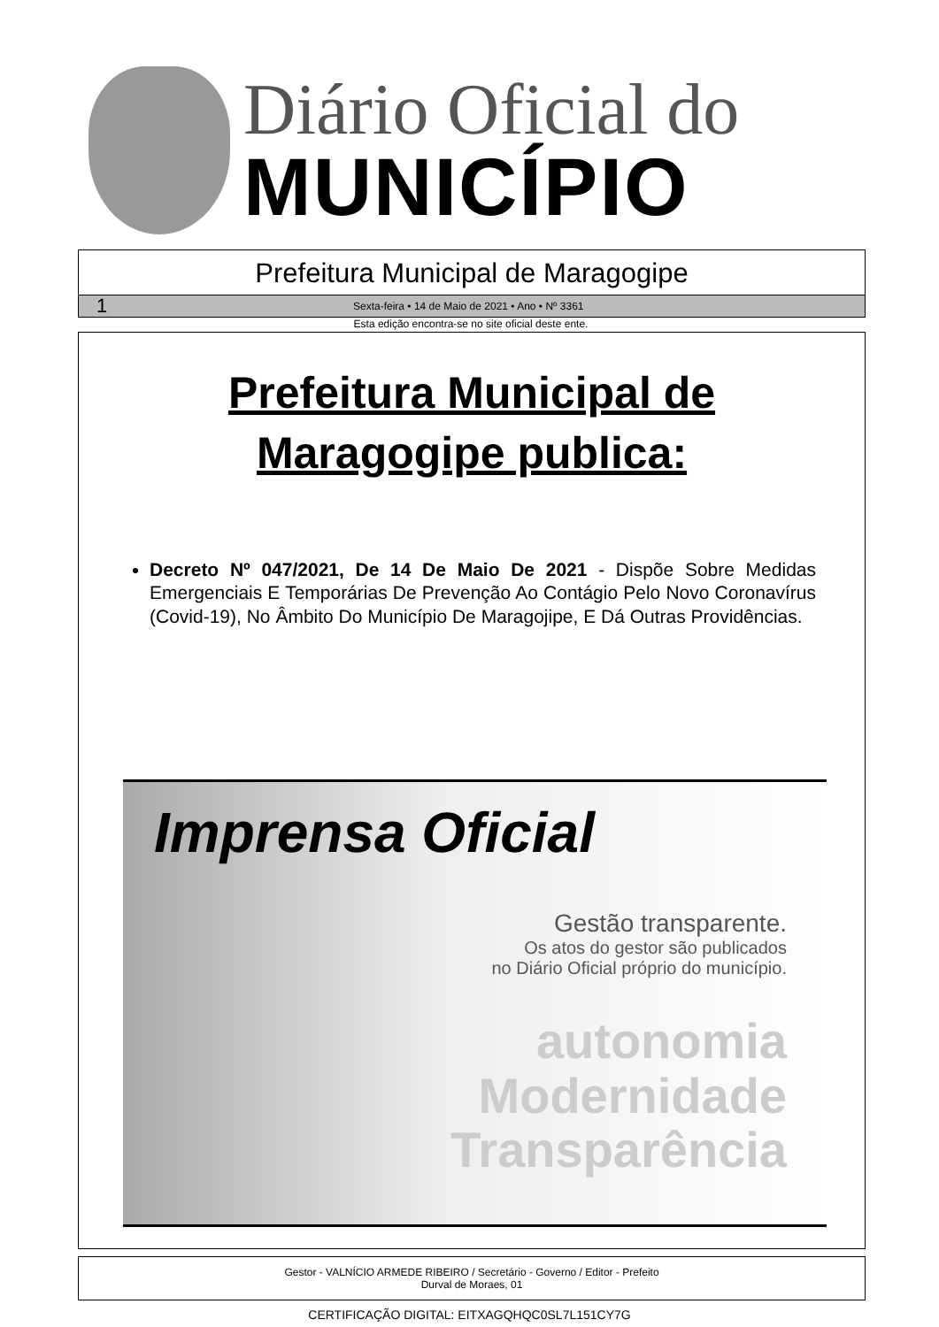Diário Oficial do
MUNICÍPIO
Prefeitura Municipal de Maragogipe
1 Sexta-feira • 14 de Maio de 2021 • Ano • Nº 3361
Esta edição encontra-se no site oficial deste ente.
Prefeitura Municipal de
Maragogipe publica:
Decreto Nº 047/2021, De 14 De Maio De 2021 - Dispõe Sobre Medidas Emergenciais E Temporárias De Prevenção Ao Contágio Pelo Novo Coronavírus (Covid-19), No Âmbito Do Município De Maragojipe, E Dá Outras Providências.
Imprensa Oficial
Gestão transparente.
Os atos do gestor são publicados
no Diário Oficial próprio do município.
autonomia
Modernidade
Transparência
Gestor - VALNÍCIO ARMEDE RIBEIRO / Secretário - Governo / Editor - Prefeito
Durval de Moraes, 01
CERTIFICAÇÃO DIGITAL: EITXAGQHQC0SL7L151CY7G